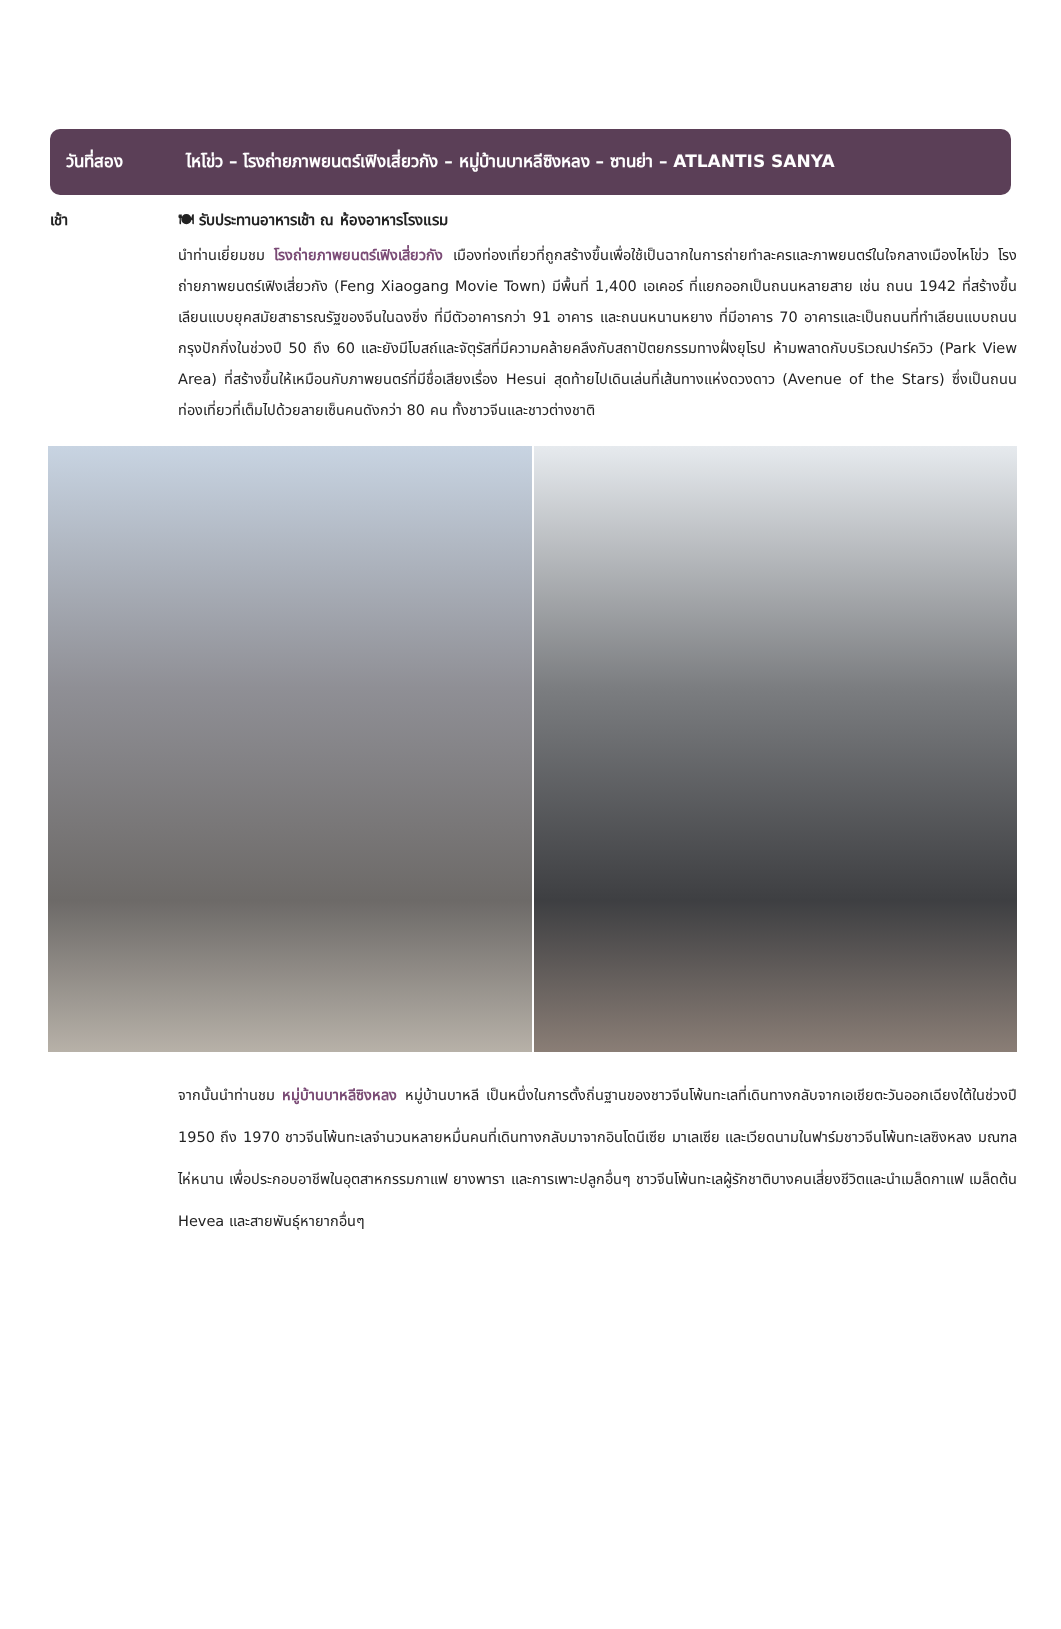วันที่สอง ไหโข่ว – โรงถ่ายภาพยนตร์เฟิงเสี่ยวกัง – หมู่บ้านบาหลีซิงหลง – ซานย่า – ATLANTIS SANYA
เช้า 🍽 รับประทานอาหารเช้า ณ ห้องอาหารโรงแรม
นำท่านเยี่ยมชม โรงถ่ายภาพยนตร์เฟิงเสี่ยวกัง เมืองท่องเที่ยวที่ถูกสร้างขึ้นเพื่อใช้เป็นฉากในการถ่ายทำละครและภาพยนตร์ในใจกลางเมืองไหโข่ว โรงถ่ายภาพยนตร์เฟิงเสี่ยวกัง (Feng Xiaogang Movie Town) มีพื้นที่ 1,400 เอเคอร์ ที่แยกออกเป็นถนนหลายสาย เช่น ถนน 1942 ที่สร้างขึ้นเลียนแบบยุคสมัยสาธารณรัฐของจีนในฉงชิ่ง ที่มีตัวอาคารกว่า 91 อาคาร และถนนหนานหยาง ที่มีอาคาร 70 อาคารและเป็นถนนที่ทำเลียนแบบถนนกรุงปักกิ่งในช่วงปี 50 ถึง 60 และยังมีโบสถ์และจัตุรัสที่มีความคล้ายคลึงกับสถาปัตยกรรมทางฝั่งยุโรป ห้ามพลาดกับบริเวณปาร์ควิว (Park View Area) ที่สร้างขึ้นให้เหมือนกับภาพยนตร์ที่มีชื่อเสียงเรื่อง Hesui สุดท้ายไปเดินเล่นที่เส้นทางแห่งดวงดาว (Avenue of the Stars) ซึ่งเป็นถนนท่องเที่ยวที่เต็มไปด้วยลายเซ็นคนดังกว่า 80 คน ทั้งชาวจีนและชาวต่างชาติ
จากนั้นนำท่านชม หมู่บ้านบาหลีซิงหลง หมู่บ้านบาหลี เป็นหนึ่งในการตั้งถิ่นฐานของชาวจีนโพ้นทะเลที่เดินทางกลับจากเอเชียตะวันออกเฉียงใต้ในช่วงปี 1950 ถึง 1970 ชาวจีนโพ้นทะเลจำนวนหลายหมื่นคนที่เดินทางกลับมาจากอินโดนีเซีย มาเลเซีย และเวียดนามในฟาร์มชาวจีนโพ้นทะเลซิงหลง มณฑลไห่หนาน เพื่อประกอบอาชีพในอุตสาหกรรมกาแฟ ยางพารา และการเพาะปลูกอื่นๆ ชาวจีนโพ้นทะเลผู้รักชาติบางคนเสี่ยงชีวิตและนำเมล็ดกาแฟ เมล็ดต้น Hevea และสายพันธุ์หายากอื่นๆ